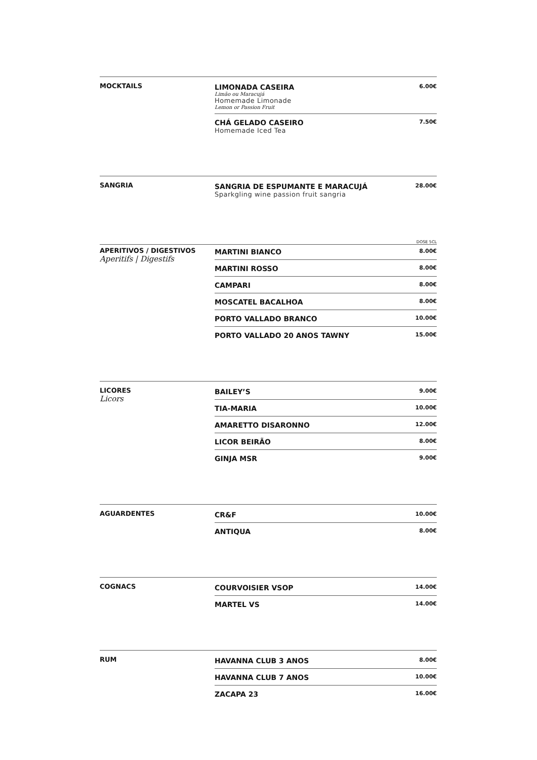MOCKTAILS LIMONADA CASEIRA
Limão ou Maracujá
Homemade Limonade
Lemon or Passion Fruit
6.00€
CHÁ GELADO CASEIRO
Homemade Iced Tea
7.50€
SANGRIA SANGRIA DE ESPUMANTE E MARACUJÁ
Sparkgling wine passion fruit sangria
28.00€
DOSE 5CL
APERITIVOS / DIGESTIVOS
Aperitifs | Digestifs
MARTINI BIANCO
8.00€
MARTINI ROSSO
8.00€
CAMPARI
8.00€
MOSCATEL BACALHOA
8.00€
PORTO VALLADO BRANCO
10.00€
PORTO VALLADO 20 ANOS TAWNY
15.00€
LICORES
Licors
BAILEY’S
9.00€
TIA-MARIA
10.00€
AMARETTO DISARONNO
12.00€
LICOR BEIRÃO
8.00€
GINJA MSR
9.00€
AGUARDENTES CR&F
10.00€
ANTIQUA
8.00€
COGNACS COURVOISIER VSOP
14.00€
MARTEL VS
14.00€
RUM HAVANNA CLUB 3 ANOS
8.00€
HAVANNA CLUB 7 ANOS
10.00€
ZACAPA 23
16.00€